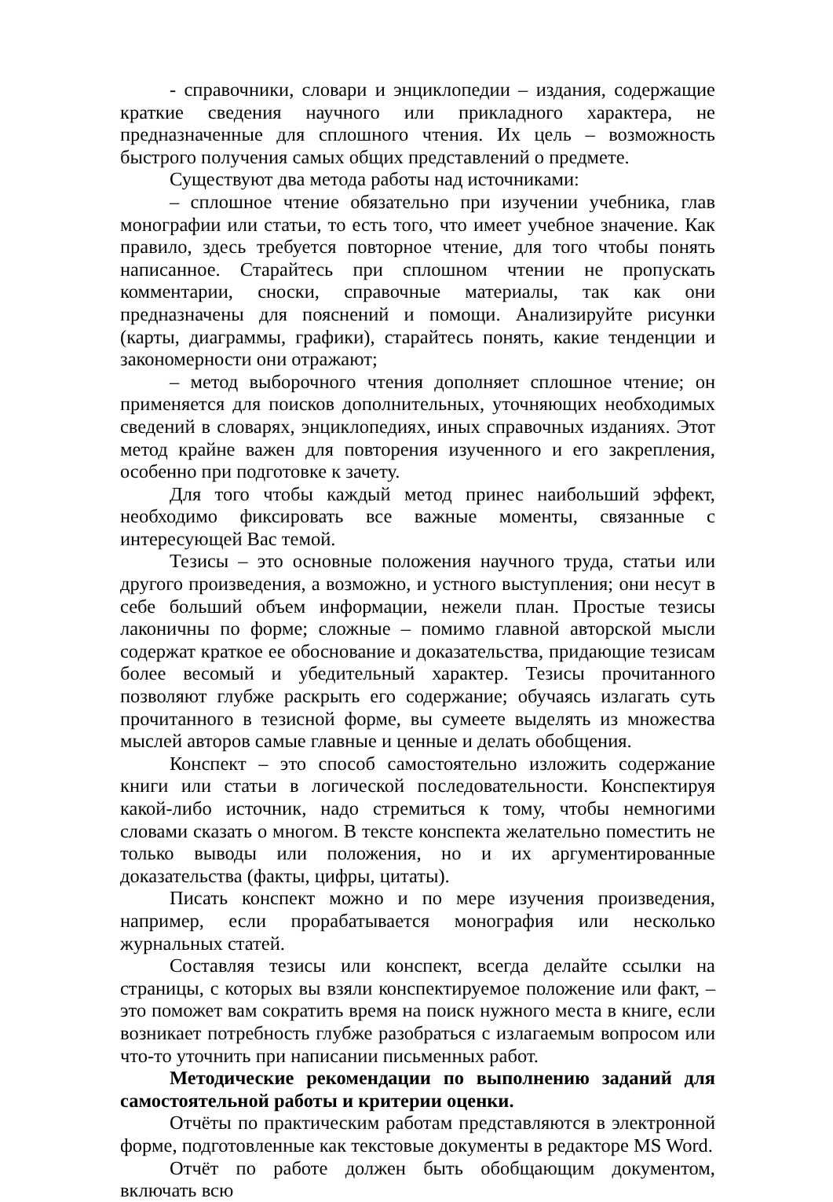- справочники, словари и энциклопедии – издания, содержащие краткие сведения научного или прикладного характера, не предназначенные для сплошного чтения. Их цель – возможность быстрого получения самых общих представлений о предмете.
Существуют два метода работы над источниками:
– сплошное чтение обязательно при изучении учебника, глав монографии или статьи, то есть того, что имеет учебное значение. Как правило, здесь требуется повторное чтение, для того чтобы понять написанное. Старайтесь при сплошном чтении не пропускать комментарии, сноски, справочные материалы, так как они предназначены для пояснений и помощи. Анализируйте рисунки (карты, диаграммы, графики), старайтесь понять, какие тенденции и закономерности они отражают;
– метод выборочного чтения дополняет сплошное чтение; он применяется для поисков дополнительных, уточняющих необходимых сведений в словарях, энциклопедиях, иных справочных изданиях. Этот метод крайне важен для повторения изученного и его закрепления, особенно при подготовке к зачету.
Для того чтобы каждый метод принес наибольший эффект, необходимо фиксировать все важные моменты, связанные с интересующей Вас темой.
Тезисы – это основные положения научного труда, статьи или другого произведения, а возможно, и устного выступления; они несут в себе больший объем информации, нежели план. Простые тезисы лаконичны по форме; сложные – помимо главной авторской мысли содержат краткое ее обоснование и доказательства, придающие тезисам более весомый и убедительный характер. Тезисы прочитанного позволяют глубже раскрыть его содержание; обучаясь излагать суть прочитанного в тезисной форме, вы сумеете выделять из множества мыслей авторов самые главные и ценные и делать обобщения.
Конспект – это способ самостоятельно изложить содержание книги или статьи в логической последовательности. Конспектируя какой-либо источник, надо стремиться к тому, чтобы немногими словами сказать о многом. В тексте конспекта желательно поместить не только выводы или положения, но и их аргументированные доказательства (факты, цифры, цитаты).
Писать конспект можно и по мере изучения произведения, например, если прорабатывается монография или несколько журнальных статей.
Составляя тезисы или конспект, всегда делайте ссылки на страницы, с которых вы взяли конспектируемое положение или факт, – это поможет вам сократить время на поиск нужного места в книге, если возникает потребность глубже разобраться с излагаемым вопросом или что-то уточнить при написании письменных работ.
Методические рекомендации по выполнению заданий для самостоятельной работы и критерии оценки.
Отчёты по практическим работам представляются в электронной форме, подготовленные как текстовые документы в редакторе MS Word.
Отчёт по работе должен быть обобщающим документом, включать всю